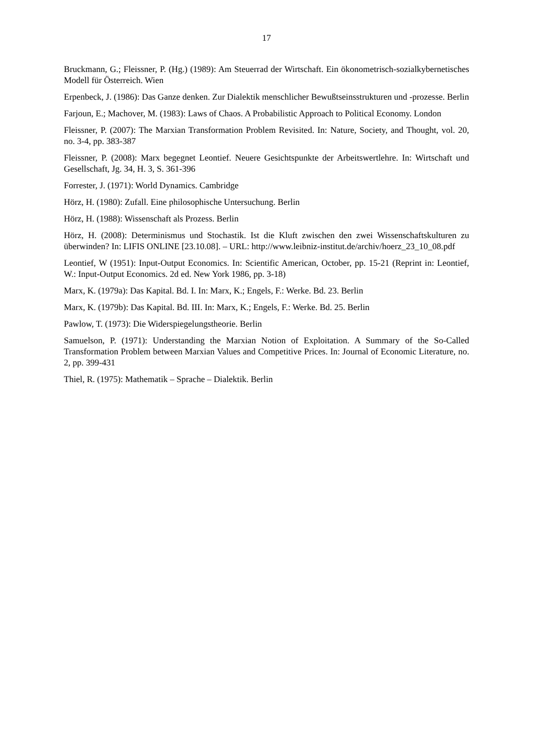17
Bruckmann, G.; Fleissner, P. (Hg.) (1989): Am Steuerrad der Wirtschaft. Ein ökonometrisch-sozialkybernetisches Modell für Österreich. Wien
Erpenbeck, J. (1986): Das Ganze denken. Zur Dialektik menschlicher Bewußtseinsstrukturen und -prozesse. Berlin
Farjoun, E.; Machover, M. (1983): Laws of Chaos. A Probabilistic Approach to Political Economy. London
Fleissner, P. (2007): The Marxian Transformation Problem Revisited. In: Nature, Society, and Thought, vol. 20, no. 3-4, pp. 383-387
Fleissner, P. (2008): Marx begegnet Leontief. Neuere Gesichtspunkte der Arbeitswertlehre. In: Wirtschaft und Gesellschaft, Jg. 34, H. 3, S. 361-396
Forrester, J. (1971): World Dynamics. Cambridge
Hörz, H. (1980): Zufall. Eine philosophische Untersuchung. Berlin
Hörz, H. (1988): Wissenschaft als Prozess. Berlin
Hörz, H. (2008): Determinismus und Stochastik. Ist die Kluft zwischen den zwei Wissenschaftskulturen zu überwinden? In: LIFIS ONLINE [23.10.08]. – URL: http://www.leibniz-institut.de/archiv/hoerz_23_10_08.pdf
Leontief, W (1951): Input-Output Economics. In: Scientific American, October, pp. 15-21 (Reprint in: Leontief, W.: Input-Output Economics. 2d ed. New York 1986, pp. 3-18)
Marx, K. (1979a): Das Kapital. Bd. I. In: Marx, K.; Engels, F.: Werke. Bd. 23. Berlin
Marx, K. (1979b): Das Kapital. Bd. III. In: Marx, K.; Engels, F.: Werke. Bd. 25. Berlin
Pawlow, T. (1973): Die Widerspiegelungstheorie. Berlin
Samuelson, P. (1971): Understanding the Marxian Notion of Exploitation. A Summary of the So-Called Transformation Problem between Marxian Values and Competitive Prices. In: Journal of Economic Literature, no. 2, pp. 399-431
Thiel, R. (1975): Mathematik – Sprache – Dialektik. Berlin